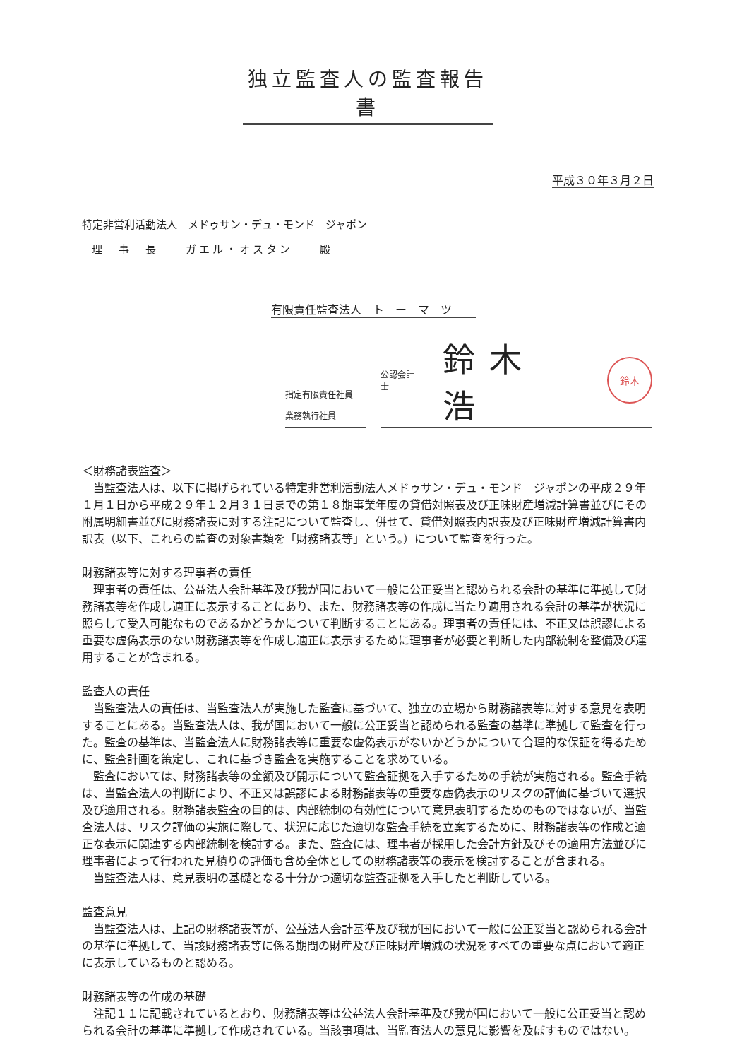独立監査人の監査報告書
平成３０年３月２日
特定非営利活動法人　メドゥサン・デュ・モンド　ジャポン
理　事　長　　ガエル・オスタン　　殿
有限責任監査法人　ト　ー　マ　ツ
指定有限責任社員
業務執行社員
公認会計士 鈴木 浩 鈴木
＜財務諸表監査＞
当監査法人は、以下に掲げられている特定非営利活動法人メドゥサン・デュ・モンド　ジャポンの平成２９年１月１日から平成２９年１２月３１日までの第１８期事業年度の貸借対照表及び正味財産増減計算書並びにその附属明細書並びに財務諸表に対する注記について監査し、併せて、貸借対照表内訳表及び正味財産増減計算書内訳表（以下、これらの監査の対象書類を「財務諸表等」という。）について監査を行った。
財務諸表等に対する理事者の責任
理事者の責任は、公益法人会計基準及び我が国において一般に公正妥当と認められる会計の基準に準拠して財務諸表等を作成し適正に表示することにあり、また、財務諸表等の作成に当たり適用される会計の基準が状況に照らして受入可能なものであるかどうかについて判断することにある。理事者の責任には、不正又は誤謬による重要な虚偽表示のない財務諸表等を作成し適正に表示するために理事者が必要と判断した内部統制を整備及び運用することが含まれる。
監査人の責任
当監査法人の責任は、当監査法人が実施した監査に基づいて、独立の立場から財務諸表等に対する意見を表明することにある。当監査法人は、我が国において一般に公正妥当と認められる監査の基準に準拠して監査を行った。監査の基準は、当監査法人に財務諸表等に重要な虚偽表示がないかどうかについて合理的な保証を得るために、監査計画を策定し、これに基づき監査を実施することを求めている。
監査においては、財務諸表等の金額及び開示について監査証拠を入手するための手続が実施される。監査手続は、当監査法人の判断により、不正又は誤謬による財務諸表等の重要な虚偽表示のリスクの評価に基づいて選択及び適用される。財務諸表監査の目的は、内部統制の有効性について意見表明するためのものではないが、当監査法人は、リスク評価の実施に際して、状況に応じた適切な監査手続を立案するために、財務諸表等の作成と適正な表示に関連する内部統制を検討する。また、監査には、理事者が採用した会計方針及びその適用方法並びに理事者によって行われた見積りの評価も含め全体としての財務諸表等の表示を検討することが含まれる。
当監査法人は、意見表明の基礎となる十分かつ適切な監査証拠を入手したと判断している。
監査意見
当監査法人は、上記の財務諸表等が、公益法人会計基準及び我が国において一般に公正妥当と認められる会計の基準に準拠して、当該財務諸表等に係る期間の財産及び正味財産増減の状況をすべての重要な点において適正に表示しているものと認める。
財務諸表等の作成の基礎
注記１１に記載されているとおり、財務諸表等は公益法人会計基準及び我が国において一般に公正妥当と認められる会計の基準に準拠して作成されている。当該事項は、当監査法人の意見に影響を及ぼすものではない。